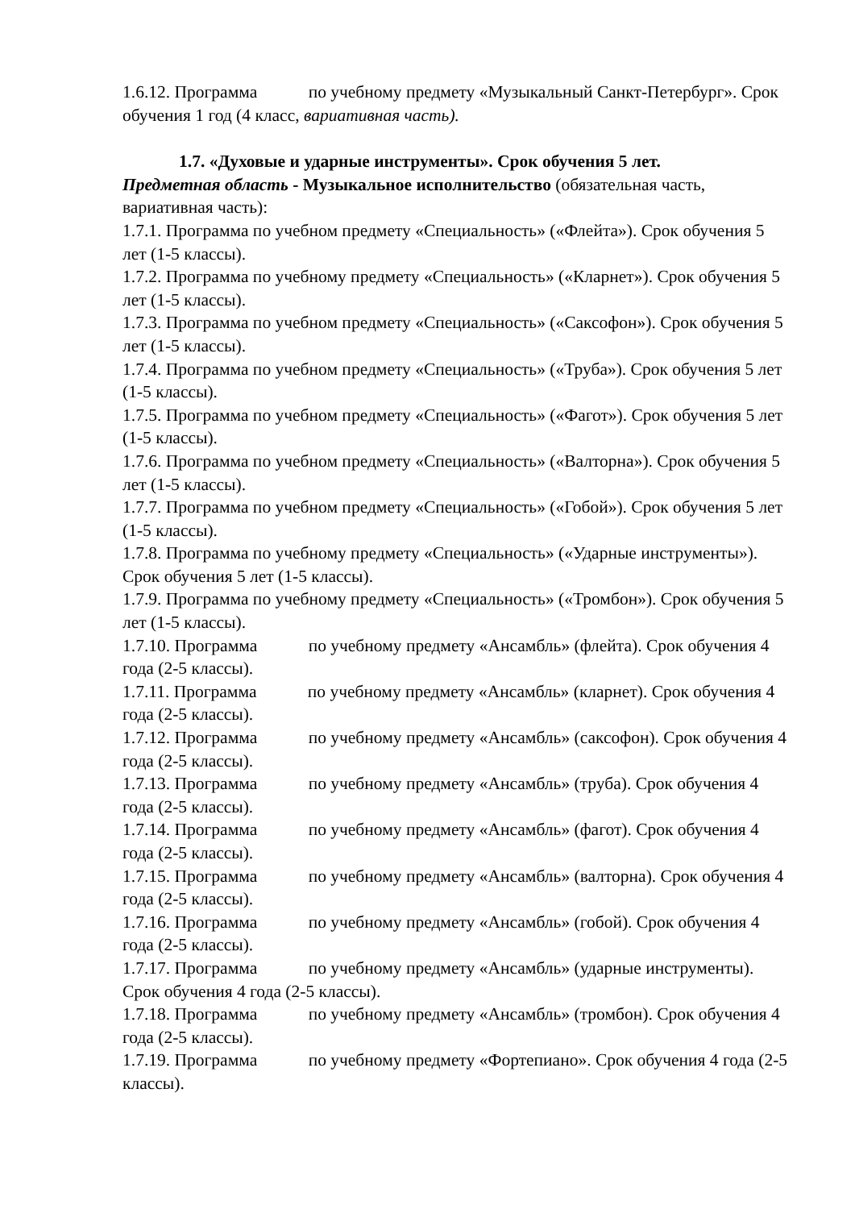1.6.12. Программа по учебному предмету «Музыкальный Санкт-Петербург». Срок обучения 1 год (4 класс, вариативная часть).
1.7. «Духовые и ударные инструменты». Срок обучения 5 лет.
Предметная область - Музыкальное исполнительство (обязательная часть, вариативная часть):
1.7.1. Программа по учебном предмету «Специальность» («Флейта»). Срок обучения 5 лет (1-5 классы).
1.7.2. Программа по учебному предмету «Специальность» («Кларнет»). Срок обучения 5 лет (1-5 классы).
1.7.3. Программа по учебном предмету «Специальность» («Саксофон»). Срок обучения 5 лет (1-5 классы).
1.7.4. Программа по учебном предмету «Специальность» («Труба»). Срок обучения 5 лет (1-5 классы).
1.7.5. Программа по учебном предмету «Специальность» («Фагот»). Срок обучения 5 лет (1-5 классы).
1.7.6. Программа по учебном предмету «Специальность» («Валторна»). Срок обучения 5 лет (1-5 классы).
1.7.7. Программа по учебном предмету «Специальность» («Гобой»). Срок обучения 5 лет (1-5 классы).
1.7.8. Программа по учебному предмету «Специальность» («Ударные инструменты»).
Срок обучения 5 лет (1-5 классы).
1.7.9. Программа по учебному предмету «Специальность» («Тромбон»). Срок обучения 5 лет (1-5 классы).
1.7.10. Программа по учебному предмету «Ансамбль» (флейта). Срок обучения 4 года (2-5 классы).
1.7.11. Программа по учебному предмету «Ансамбль» (кларнет). Срок обучения 4 года (2-5 классы).
1.7.12. Программа по учебному предмету «Ансамбль» (саксофон). Срок обучения 4 года (2-5 классы).
1.7.13. Программа по учебному предмету «Ансамбль» (труба). Срок обучения 4 года (2-5 классы).
1.7.14. Программа по учебному предмету «Ансамбль» (фагот). Срок обучения 4 года (2-5 классы).
1.7.15. Программа по учебному предмету «Ансамбль» (валторна). Срок обучения 4 года (2-5 классы).
1.7.16. Программа по учебному предмету «Ансамбль» (гобой). Срок обучения 4 года (2-5 классы).
1.7.17. Программа по учебному предмету «Ансамбль» (ударные инструменты). Срок обучения 4 года (2-5 классы).
1.7.18. Программа по учебному предмету «Ансамбль» (тромбон). Срок обучения 4 года (2-5 классы).
1.7.19. Программа по учебному предмету «Фортепиано». Срок обучения 4 года (2-5 классы).